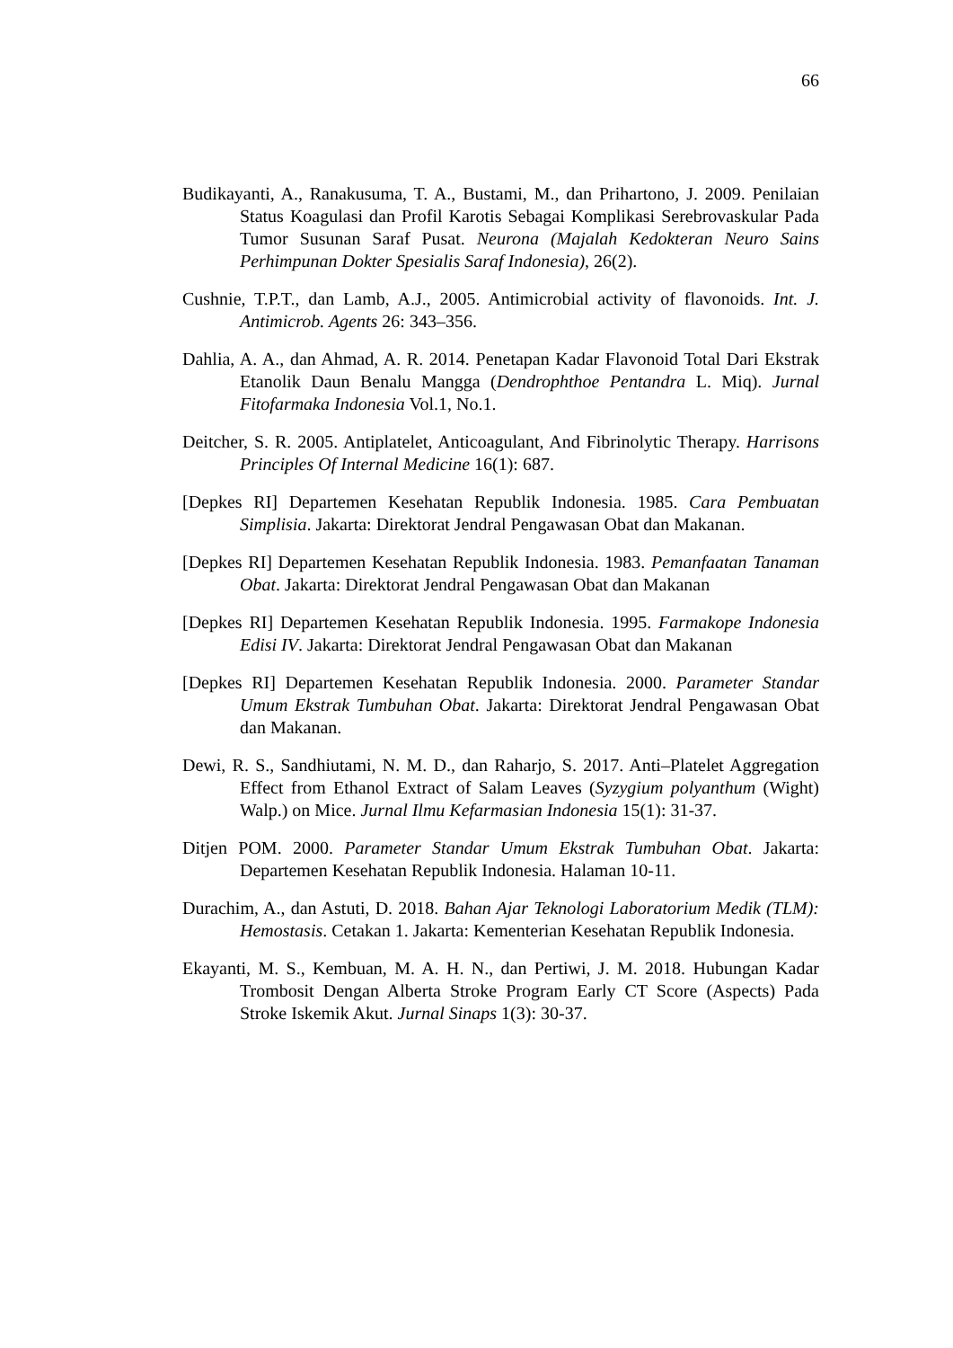66
Budikayanti, A., Ranakusuma, T. A., Bustami, M., dan Prihartono, J. 2009. Penilaian Status Koagulasi dan Profil Karotis Sebagai Komplikasi Serebrovaskular Pada Tumor Susunan Saraf Pusat. Neurona (Majalah Kedokteran Neuro Sains Perhimpunan Dokter Spesialis Saraf Indonesia), 26(2).
Cushnie, T.P.T., dan Lamb, A.J., 2005. Antimicrobial activity of flavonoids. Int. J. Antimicrob. Agents 26: 343–356.
Dahlia, A. A., dan Ahmad, A. R. 2014. Penetapan Kadar Flavonoid Total Dari Ekstrak Etanolik Daun Benalu Mangga (Dendrophthoe Pentandra L. Miq). Jurnal Fitofarmaka Indonesia Vol.1, No.1.
Deitcher, S. R. 2005. Antiplatelet, Anticoagulant, And Fibrinolytic Therapy. Harrisons Principles Of Internal Medicine 16(1): 687.
[Depkes RI] Departemen Kesehatan Republik Indonesia. 1985. Cara Pembuatan Simplisia. Jakarta: Direktorat Jendral Pengawasan Obat dan Makanan.
[Depkes RI] Departemen Kesehatan Republik Indonesia. 1983. Pemanfaatan Tanaman Obat. Jakarta: Direktorat Jendral Pengawasan Obat dan Makanan
[Depkes RI] Departemen Kesehatan Republik Indonesia. 1995. Farmakope Indonesia Edisi IV. Jakarta: Direktorat Jendral Pengawasan Obat dan Makanan
[Depkes RI] Departemen Kesehatan Republik Indonesia. 2000. Parameter Standar Umum Ekstrak Tumbuhan Obat. Jakarta: Direktorat Jendral Pengawasan Obat dan Makanan.
Dewi, R. S., Sandhiutami, N. M. D., dan Raharjo, S. 2017. Anti–Platelet Aggregation Effect from Ethanol Extract of Salam Leaves (Syzygium polyanthum (Wight) Walp.) on Mice. Jurnal Ilmu Kefarmasian Indonesia 15(1): 31-37.
Ditjen POM. 2000. Parameter Standar Umum Ekstrak Tumbuhan Obat. Jakarta: Departemen Kesehatan Republik Indonesia. Halaman 10-11.
Durachim, A., dan Astuti, D. 2018. Bahan Ajar Teknologi Laboratorium Medik (TLM): Hemostasis. Cetakan 1. Jakarta: Kementerian Kesehatan Republik Indonesia.
Ekayanti, M. S., Kembuan, M. A. H. N., dan Pertiwi, J. M. 2018. Hubungan Kadar Trombosit Dengan Alberta Stroke Program Early CT Score (Aspects) Pada Stroke Iskemik Akut. Jurnal Sinaps 1(3): 30-37.